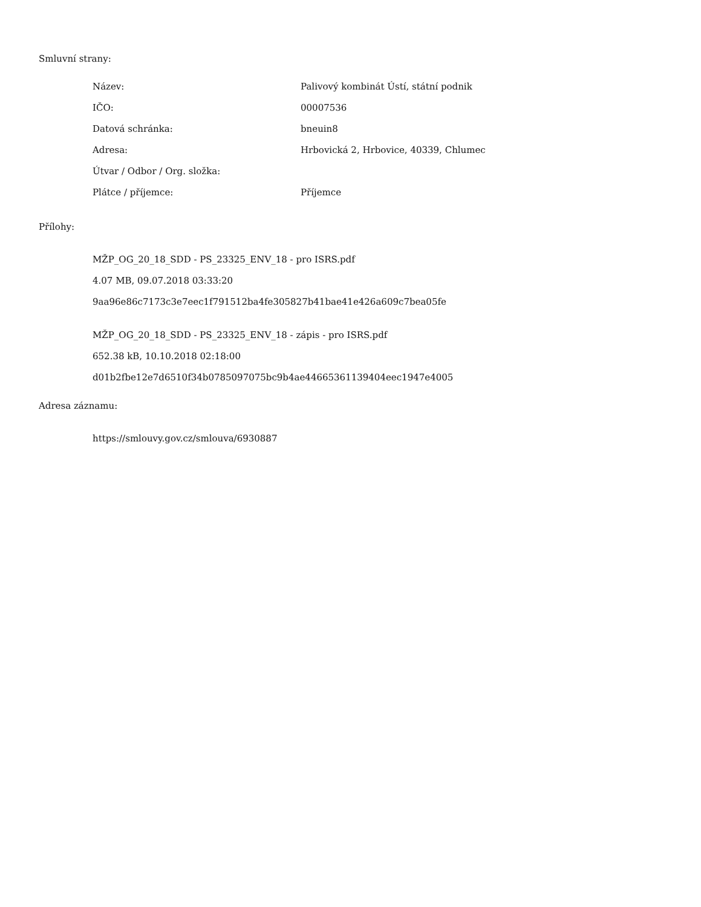Smluvní strany:
| Název: | Palivový kombinát Ústí, státní podnik |
| IČO: | 00007536 |
| Datová schránka: | bneuin8 |
| Adresa: | Hrbovická 2, Hrbovice, 40339, Chlumec |
| Útvar / Odbor / Org. složka: | |
| Plátce / příjemce: | Příjemce |
Přílohy:
MŽP_OG_20_18_SDD - PS_23325_ENV_18 - pro ISRS.pdf
4.07 MB, 09.07.2018 03:33:20
9aa96e86c7173c3e7eec1f791512ba4fe305827b41bae41e426a609c7bea05fe
MŽP_OG_20_18_SDD - PS_23325_ENV_18 - zápis - pro ISRS.pdf
652.38 kB, 10.10.2018 02:18:00
d01b2fbe12e7d6510f34b0785097075bc9b4ae44665361139404eec1947e4005
Adresa záznamu:
https://smlouvy.gov.cz/smlouva/6930887